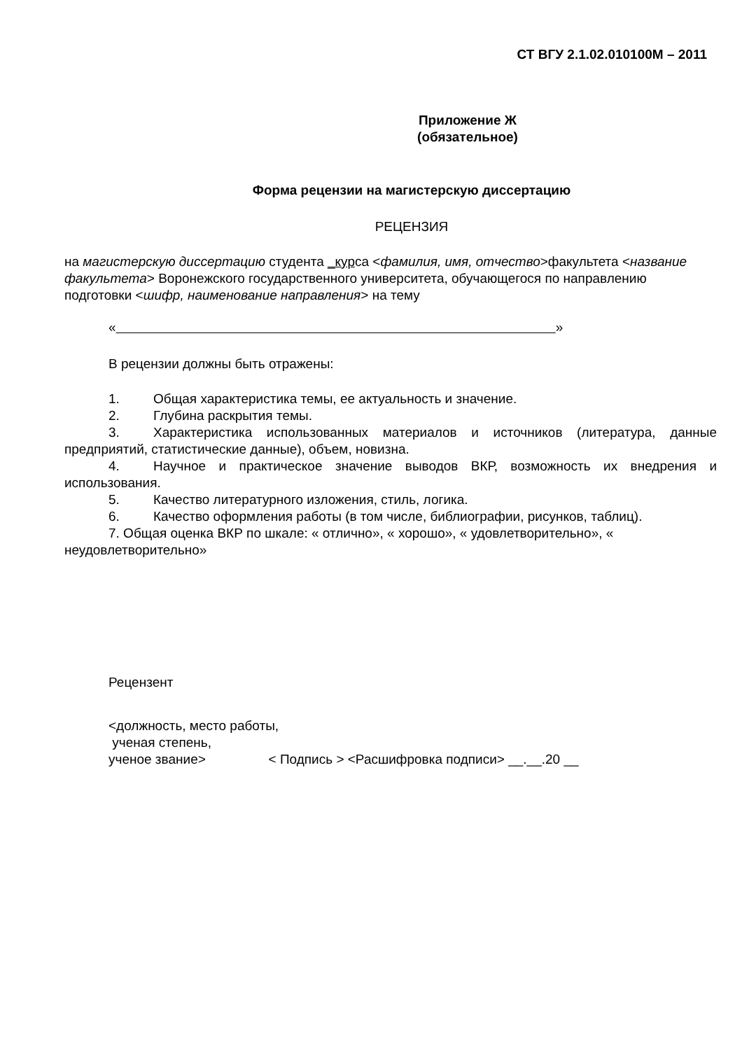СТ ВГУ 2.1.02.010100М – 2011
Приложение Ж
(обязательное)
Форма рецензии на магистерскую диссертацию
РЕЦЕНЗИЯ
на магистерскую диссертацию студента _курса <фамилия, имя, отчество>факультета <название факультета> Воронежского государственного университета, обучающегося по направлению подготовки <шифр, наименование направления> на тему
« »
В рецензии должны быть отражены:
1. Общая характеристика темы, ее актуальность и значение.
2. Глубина раскрытия темы.
3. Характеристика использованных материалов и источников (литература, данные предприятий, статистические данные), объем, новизна.
4. Научное и практическое значение выводов ВКР, возможность их внедрения и использования.
5. Качество литературного изложения, стиль, логика.
6. Качество оформления работы (в том числе, библиографии, рисунков, таблиц).
7. Общая оценка ВКР по шкале: « отлично», « хорошо», « удовлетворительно», « неудовлетворительно»
Рецензент
<должность, место работы,
ученая степень,
ученое звание> < Подпись > <Расшифровка подписи> __.__.20 __